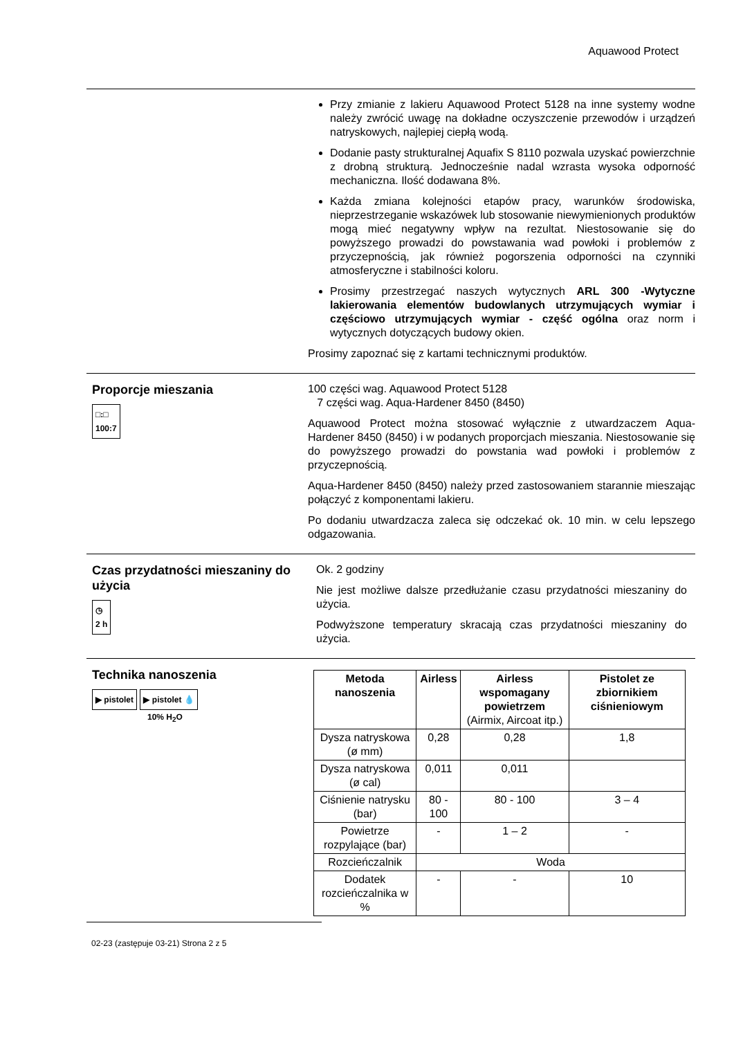Aquawood Protect
Przy zmianie z lakieru Aquawood Protect 5128 na inne systemy wodne należy zwrócić uwagę na dokładne oczyszczenie przewodów i urządzeń natryskowych, najlepiej ciepłą wodą.
Dodanie pasty strukturalnej Aquafix S 8110 pozwala uzyskać powierzchnie z drobną strukturą. Jednocześnie nadal wzrasta wysoka odporność mechaniczna. Ilość dodawana 8%.
Każda zmiana kolejności etapów pracy, warunków środowiska, nieprzestrzeganie wskazówek lub stosowanie niewymienionych produktów mogą mieć negatywny wpływ na rezultat. Niestosowanie się do powyższego prowadzi do powstawania wad powłoki i problemów z przyczepnością, jak również pogorszenia odporności na czynniki atmosferyczne i stabilności koloru.
Prosimy przestrzegać naszych wytycznych ARL 300 -Wytyczne lakierowania elementów budowlanych utrzymujących wymiar i częściowo utrzymujących wymiar - część ogólna oraz norm i wytycznych dotyczących budowy okien.
Prosimy zapoznać się z kartami technicznymi produktów.
Proporcje mieszania
□:□
100:7
100 części wag. Aquawood Protect 5128
7 części wag. Aqua-Hardener 8450 (8450)
Aquawood Protect można stosować wyłącznie z utwardzaczem Aqua-Hardener 8450 (8450) i w podanych proporcjach mieszania. Niestosowanie się do powyższego prowadzi do powstania wad powłoki i problemów z przyczepnością.
Aqua-Hardener 8450 (8450) należy przed zastosowaniem starannie mieszając połączyć z komponentami lakieru.
Po dodaniu utwardzacza zaleca się odczekać ok. 10 min. w celu lepszego odgazowania.
Czas przydatności mieszaniny do użycia
◷
2 h
Ok. 2 godziny
Nie jest możliwe dalsze przedłużanie czasu przydatności mieszaniny do użycia.
Podwyższone temperatury skracają czas przydatności mieszaniny do użycia.
Technika nanoszenia
▶ pistolet ▶ pistolet 💧
10% H<sub>2</sub>O
| Metoda nanoszenia | Airless | Airless wspomagany powietrzem (Airmix, Aircoat itp.) | Pistolet ze zbiornikiem ciśnieniowym |
| --- | --- | --- | --- |
| Dysza natryskowa (ø mm) | 0,28 | 0,28 | 1,8 |
| Dysza natryskowa (ø cal) | 0,011 | 0,011 | |
| Ciśnienie natrysku (bar) | 80 - 100 | 80 - 100 | 3 – 4 |
| Powietrze rozpylające (bar) | - | 1 – 2 | - |
| Rozcieńczalnik | Woda | | |
| Dodatek rozcieńczalnika w % | - | - | 10 |
02-23 (zastępuje 03-21) Strona 2 z 5